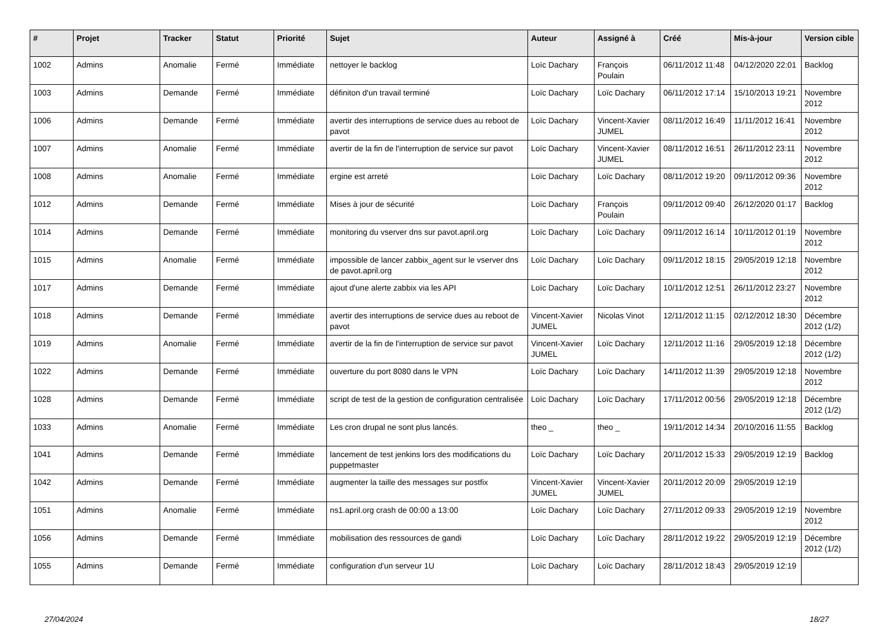| # | Projet | Tracker | Statut | Priorité | Sujet | Auteur | Assigné à | Créé | Mis-à-jour | Version cible |
| --- | --- | --- | --- | --- | --- | --- | --- | --- | --- | --- |
| 1002 | Admins | Anomalie | Fermé | Immédiate | nettoyer le backlog | Loïc Dachary | François Poulain | 06/11/2012 11:48 | 04/12/2020 22:01 | Backlog |
| 1003 | Admins | Demande | Fermé | Immédiate | définiton d'un travail terminé | Loïc Dachary | Loïc Dachary | 06/11/2012 17:14 | 15/10/2013 19:21 | Novembre 2012 |
| 1006 | Admins | Demande | Fermé | Immédiate | avertir des interruptions de service dues au reboot de pavot | Loïc Dachary | Vincent-Xavier JUMEL | 08/11/2012 16:49 | 11/11/2012 16:41 | Novembre 2012 |
| 1007 | Admins | Anomalie | Fermé | Immédiate | avertir de la fin de l'interruption de service sur pavot | Loïc Dachary | Vincent-Xavier JUMEL | 08/11/2012 16:51 | 26/11/2012 23:11 | Novembre 2012 |
| 1008 | Admins | Anomalie | Fermé | Immédiate | ergine est arreté | Loïc Dachary | Loïc Dachary | 08/11/2012 19:20 | 09/11/2012 09:36 | Novembre 2012 |
| 1012 | Admins | Demande | Fermé | Immédiate | Mises à jour de sécurité | Loïc Dachary | François Poulain | 09/11/2012 09:40 | 26/12/2020 01:17 | Backlog |
| 1014 | Admins | Demande | Fermé | Immédiate | monitoring du vserver dns sur pavot.april.org | Loïc Dachary | Loïc Dachary | 09/11/2012 16:14 | 10/11/2012 01:19 | Novembre 2012 |
| 1015 | Admins | Anomalie | Fermé | Immédiate | impossible de lancer zabbix_agent sur le vserver dns de pavot.april.org | Loïc Dachary | Loïc Dachary | 09/11/2012 18:15 | 29/05/2019 12:18 | Novembre 2012 |
| 1017 | Admins | Demande | Fermé | Immédiate | ajout d'une alerte zabbix via les API | Loïc Dachary | Loïc Dachary | 10/11/2012 12:51 | 26/11/2012 23:27 | Novembre 2012 |
| 1018 | Admins | Demande | Fermé | Immédiate | avertir des interruptions de service dues au reboot de pavot | Vincent-Xavier JUMEL | Nicolas Vinot | 12/11/2012 11:15 | 02/12/2012 18:30 | Décembre 2012 (1/2) |
| 1019 | Admins | Anomalie | Fermé | Immédiate | avertir de la fin de l'interruption de service sur pavot | Vincent-Xavier JUMEL | Loïc Dachary | 12/11/2012 11:16 | 29/05/2019 12:18 | Décembre 2012 (1/2) |
| 1022 | Admins | Demande | Fermé | Immédiate | ouverture du port 8080 dans le VPN | Loïc Dachary | Loïc Dachary | 14/11/2012 11:39 | 29/05/2019 12:18 | Novembre 2012 |
| 1028 | Admins | Demande | Fermé | Immédiate | script de test de la gestion de configuration centralisée | Loïc Dachary | Loïc Dachary | 17/11/2012 00:56 | 29/05/2019 12:18 | Décembre 2012 (1/2) |
| 1033 | Admins | Anomalie | Fermé | Immédiate | Les cron drupal ne sont plus lancés. | theo _ | theo _ | 19/11/2012 14:34 | 20/10/2016 11:55 | Backlog |
| 1041 | Admins | Demande | Fermé | Immédiate | lancement de test jenkins lors des modifications du puppetmaster | Loïc Dachary | Loïc Dachary | 20/11/2012 15:33 | 29/05/2019 12:19 | Backlog |
| 1042 | Admins | Demande | Fermé | Immédiate | augmenter la taille des messages sur postfix | Vincent-Xavier JUMEL | Vincent-Xavier JUMEL | 20/11/2012 20:09 | 29/05/2019 12:19 | |
| 1051 | Admins | Anomalie | Fermé | Immédiate | ns1.april.org crash de 00:00 a 13:00 | Loïc Dachary | Loïc Dachary | 27/11/2012 09:33 | 29/05/2019 12:19 | Novembre 2012 |
| 1056 | Admins | Demande | Fermé | Immédiate | mobilisation des ressources de gandi | Loïc Dachary | Loïc Dachary | 28/11/2012 19:22 | 29/05/2019 12:19 | Décembre 2012 (1/2) |
| 1055 | Admins | Demande | Fermé | Immédiate | configuration d'un serveur 1U | Loïc Dachary | Loïc Dachary | 28/11/2012 18:43 | 29/05/2019 12:19 | |
27/04/2024 18/27